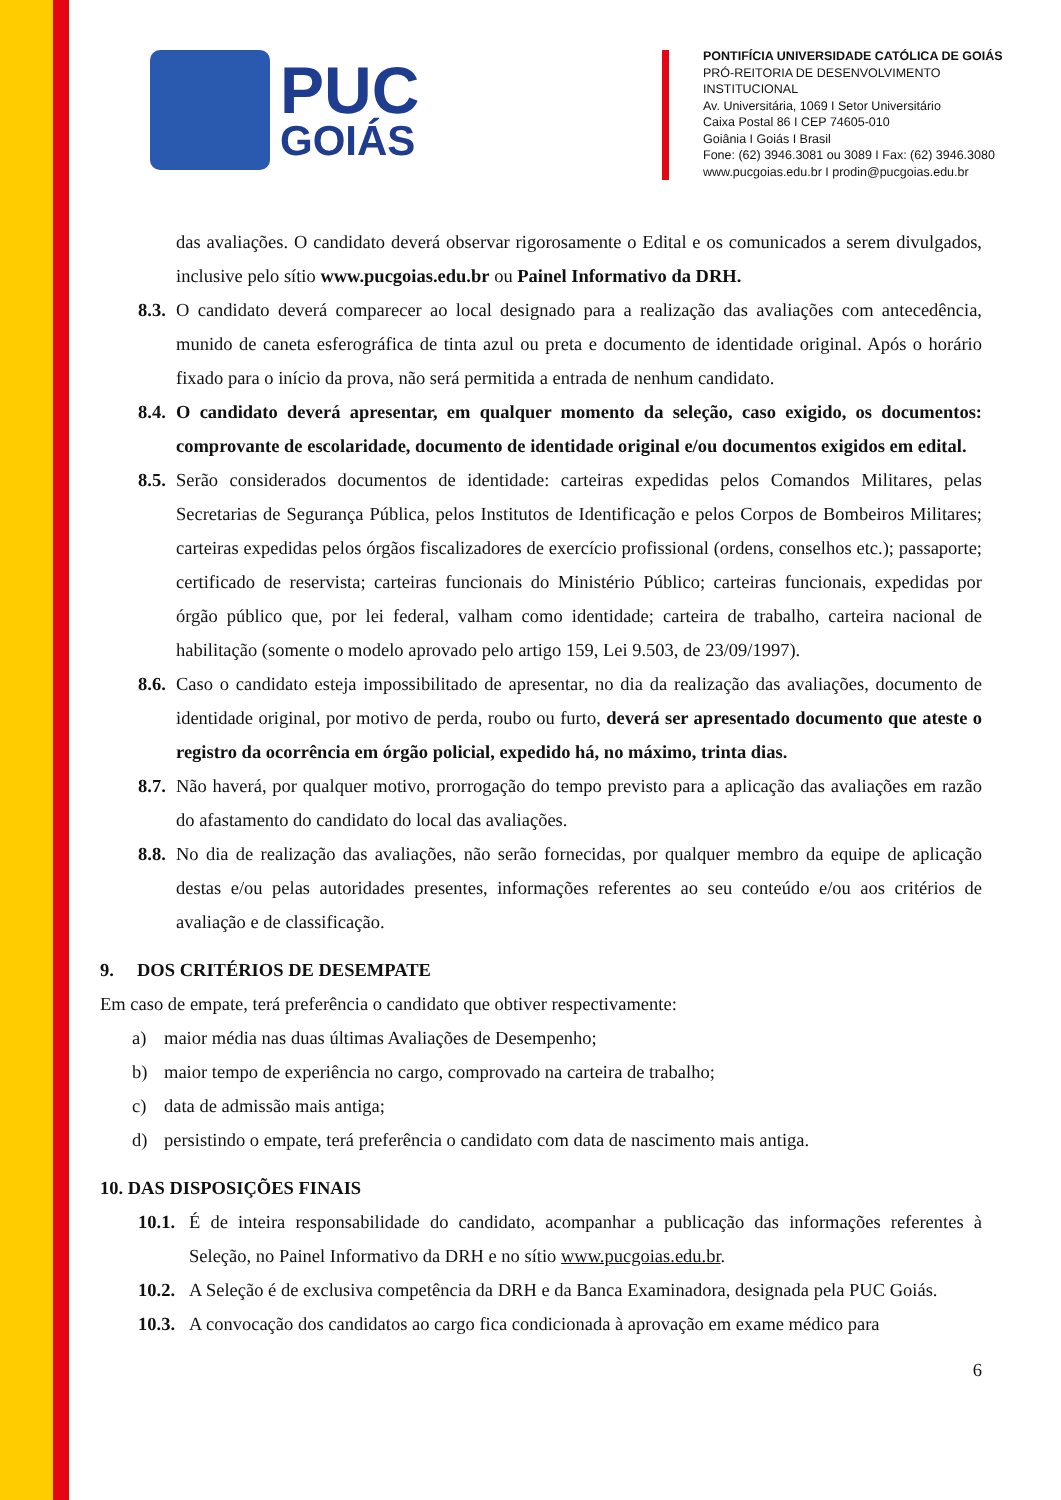PUC
GOIÁS
PONTIFÍCIA UNIVERSIDADE CATÓLICA DE GOIÁS
PRÓ-REITORIA DE DESENVOLVIMENTO INSTITUCIONAL
Av. Universitária, 1069 I Setor Universitário
Caixa Postal 86 I CEP 74605-010
Goiânia I Goiás I Brasil
Fone: (62) 3946.3081 ou 3089 I Fax: (62) 3946.3080
www.pucgoias.edu.br I prodin@pucgoias.edu.br
das avaliações. O candidato deverá observar rigorosamente o Edital e os comunicados a serem divulgados, inclusive pelo sítio www.pucgoias.edu.br ou Painel Informativo da DRH.
8.3. O candidato deverá comparecer ao local designado para a realização das avaliações com antecedência, munido de caneta esferográfica de tinta azul ou preta e documento de identidade original. Após o horário fixado para o início da prova, não será permitida a entrada de nenhum candidato.
8.4. O candidato deverá apresentar, em qualquer momento da seleção, caso exigido, os documentos: comprovante de escolaridade, documento de identidade original e/ou documentos exigidos em edital.
8.5. Serão considerados documentos de identidade: carteiras expedidas pelos Comandos Militares, pelas Secretarias de Segurança Pública, pelos Institutos de Identificação e pelos Corpos de Bombeiros Militares; carteiras expedidas pelos órgãos fiscalizadores de exercício profissional (ordens, conselhos etc.); passaporte; certificado de reservista; carteiras funcionais do Ministério Público; carteiras funcionais, expedidas por órgão público que, por lei federal, valham como identidade; carteira de trabalho, carteira nacional de habilitação (somente o modelo aprovado pelo artigo 159, Lei 9.503, de 23/09/1997).
8.6. Caso o candidato esteja impossibilitado de apresentar, no dia da realização das avaliações, documento de identidade original, por motivo de perda, roubo ou furto, deverá ser apresentado documento que ateste o registro da ocorrência em órgão policial, expedido há, no máximo, trinta dias.
8.7. Não haverá, por qualquer motivo, prorrogação do tempo previsto para a aplicação das avaliações em razão do afastamento do candidato do local das avaliações.
8.8. No dia de realização das avaliações, não serão fornecidas, por qualquer membro da equipe de aplicação destas e/ou pelas autoridades presentes, informações referentes ao seu conteúdo e/ou aos critérios de avaliação e de classificação.
9. DOS CRITÉRIOS DE DESEMPATE
Em caso de empate, terá preferência o candidato que obtiver respectivamente:
a) maior média nas duas últimas Avaliações de Desempenho;
b) maior tempo de experiência no cargo, comprovado na carteira de trabalho;
c) data de admissão mais antiga;
d) persistindo o empate, terá preferência o candidato com data de nascimento mais antiga.
10. DAS DISPOSIÇÕES FINAIS
10.1. É de inteira responsabilidade do candidato, acompanhar a publicação das informações referentes à Seleção, no Painel Informativo da DRH e no sítio www.pucgoias.edu.br.
10.2. A Seleção é de exclusiva competência da DRH e da Banca Examinadora, designada pela PUC Goiás.
10.3. A convocação dos candidatos ao cargo fica condicionada à aprovação em exame médico para
6